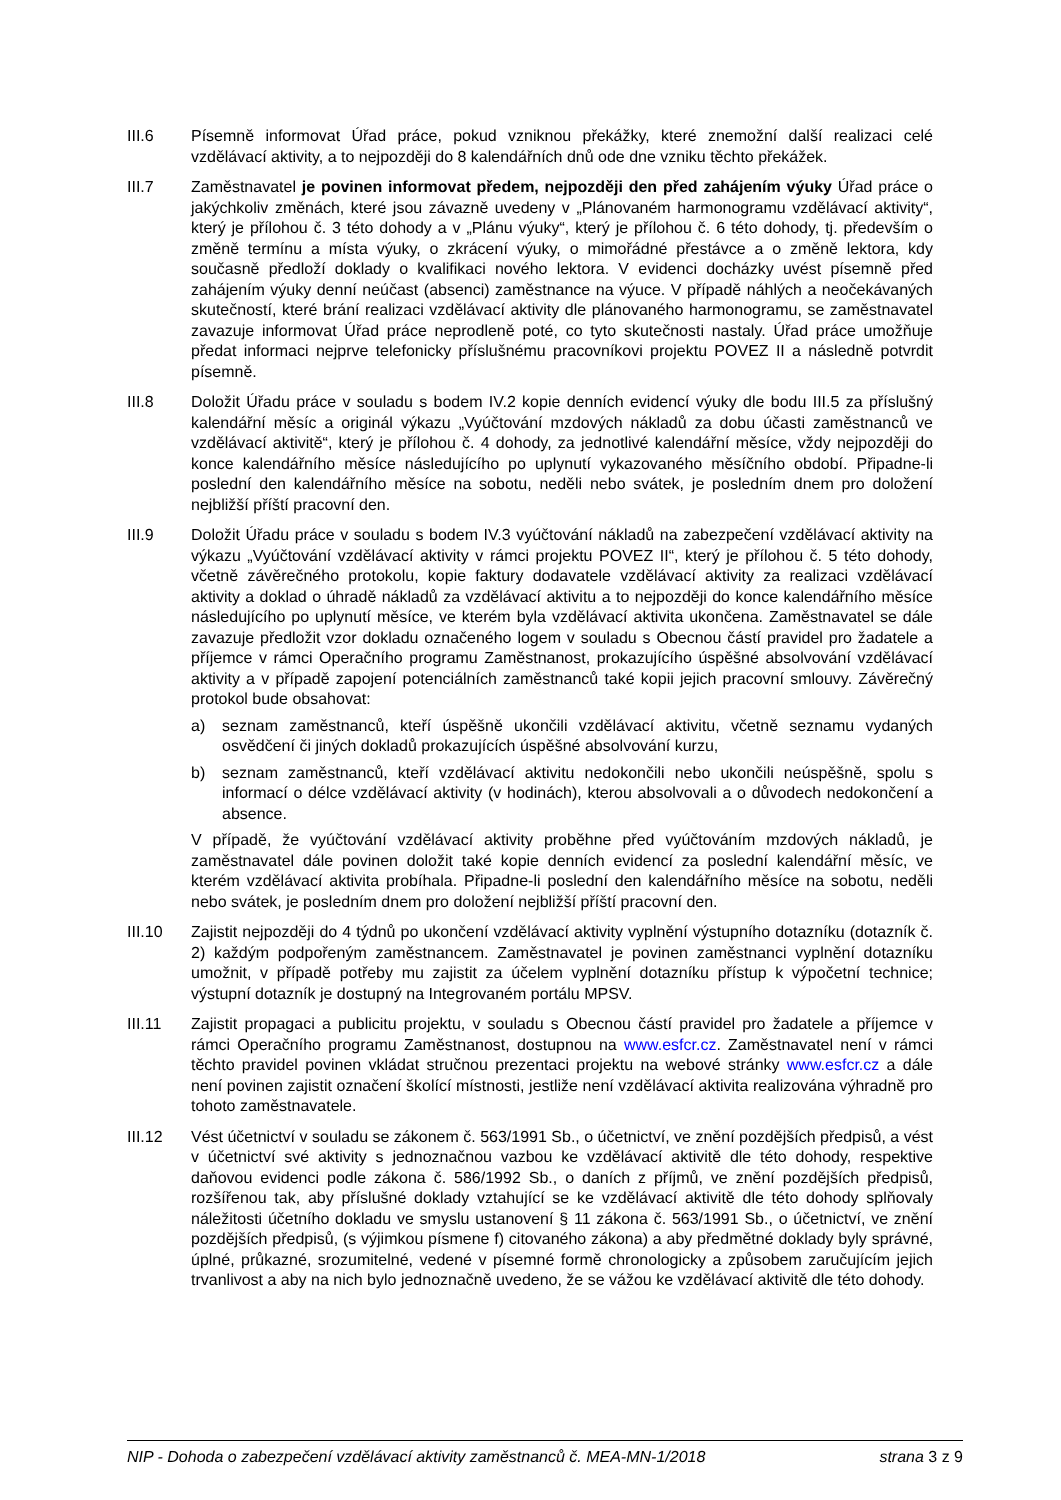III.6 Písemně informovat Úřad práce, pokud vzniknou překážky, které znemožní další realizaci celé vzdělávací aktivity, a to nejpozději do 8 kalendářních dnů ode dne vzniku těchto překážek.
III.7 Zaměstnavatel je povinen informovat předem, nejpozději den před zahájením výuky Úřad práce o jakýchkoliv změnách, které jsou závazně uvedeny v „Plánovaném harmonogramu vzdělávací aktivity“, který je přílohou č. 3 této dohody a v „Plánu výuky“, který je přílohou č. 6 této dohody, tj. především o změně termínu a místa výuky, o zkrácení výuky, o mimořádné přestávce a o změně lektora, kdy současně předloží doklady o kvalifikaci nového lektora. V evidenci docházky uvést písemně před zahájením výuky denní neúčast (absenci) zaměstnance na výuce. V případě náhlých a neočekávaných skutečností, které brání realizaci vzdělávací aktivity dle plánovaného harmonogramu, se zaměstnavatel zavazuje informovat Úřad práce neprodleně poté, co tyto skutečnosti nastaly. Úřad práce umožňuje předat informaci nejprve telefonicky příslušnému pracovníkovi projektu POVEZ II a následně potvrdit písemně.
III.8 Doložit Úřadu práce v souladu s bodem IV.2 kopie denních evidencí výuky dle bodu III.5 za příslušný kalendářní měsíc a originál výkazu „Vyúčtování mzdových nákladů za dobu účasti zaměstnanců ve vzdělávací aktivitě“, který je přílohou č. 4 dohody, za jednotlivé kalendářní měsíce, vždy nejpozději do konce kalendářního měsíce následujícího po uplynutí vykazovaného měsíčního období. Připadne-li poslední den kalendářního měsíce na sobotu, neděli nebo svátek, je posledním dnem pro doložení nejbližší příští pracovní den.
III.9 Doložit Úřadu práce v souladu s bodem IV.3 vyúčtování nákladů na zabezpečení vzdělávací aktivity na výkazu „Vyúčtování vzdělávací aktivity v rámci projektu POVEZ II“, který je přílohou č. 5 této dohody, včetně závěrečného protokolu, kopie faktury dodavatele vzdělávací aktivity za realizaci vzdělávací aktivity a doklad o úhradě nákladů za vzdělávací aktivitu a to nejpozději do konce kalendářního měsíce následujícího po uplynutí měsíce, ve kterém byla vzdělávací aktivita ukončena. Zaměstnavatel se dále zavazuje předložit vzor dokladu označeného logem v souladu s Obecnou částí pravidel pro žadatele a příjemce v rámci Operačního programu Zaměstnanost, prokazujícího úspěšné absolvování vzdělávací aktivity a v případě zapojení potenciálních zaměstnanců také kopii jejich pracovní smlouvy. Závěrečný protokol bude obsahovat:
a) seznam zaměstnanců, kteří úspěšně ukončili vzdělávací aktivitu, včetně seznamu vydaných osvědčení či jiných dokladů prokazujících úspěšné absolvování kurzu,
b) seznam zaměstnanců, kteří vzdělávací aktivitu nedokončili nebo ukončili neúspěšně, spolu s informací o délce vzdělávací aktivity (v hodinách), kterou absolvovali a o důvodech nedokončení a absence.
V případě, že vyúčtování vzdělávací aktivity proběhne před vyúčtováním mzdových nákladů, je zaměstnavatel dále povinen doložit také kopie denních evidencí za poslední kalendářní měsíc, ve kterém vzdělávací aktivita probíhala. Připadne-li poslední den kalendářního měsíce na sobotu, neděli nebo svátek, je posledním dnem pro doložení nejbližší příští pracovní den.
III.10 Zajistit nejpozději do 4 týdnů po ukončení vzdělávací aktivity vyplnění výstupního dotazníku (dotazník č. 2) každým podpořeným zaměstnancem. Zaměstnavatel je povinen zaměstnanci vyplnění dotazníku umožnit, v případě potřeby mu zajistit za účelem vyplnění dotazníku přístup k výpočetní technice; výstupní dotazník je dostupný na Integrovaném portálu MPSV.
III.11 Zajistit propagaci a publicitu projektu, v souladu s Obecnou částí pravidel pro žadatele a příjemce v rámci Operačního programu Zaměstnanost, dostupnou na www.esfcr.cz. Zaměstnavatel není v rámci těchto pravidel povinen vkládat stručnou prezentaci projektu na webové stránky www.esfcr.cz a dále není povinen zajistit označení školící místnosti, jestliže není vzdělávací aktivita realizována výhradně pro tohoto zaměstnavatele.
III.12 Vést účetnictví v souladu se zákonem č. 563/1991 Sb., o účetnictví, ve znění pozdějších předpisů, a vést v účetnictví své aktivity s jednoznačnou vazbou ke vzdělávací aktivitě dle této dohody, respektive daňovou evidenci podle zákona č. 586/1992 Sb., o daních z příjmů, ve znění pozdějších předpisů, rozšířenou tak, aby příslušné doklady vztahující se ke vzdělávací aktivitě dle této dohody splňovaly náležitosti účetního dokladu ve smyslu ustanovení § 11 zákona č. 563/1991 Sb., o účetnictví, ve znění pozdějších předpisů, (s výjimkou písmene f) citovaného zákona) a aby předmětné doklady byly správné, úplné, průkazné, srozumitelné, vedené v písemné formě chronologicky a způsobem zaručujícím jejich trvanlivost a aby na nich bylo jednoznačně uvedeno, že se vážou ke vzdělávací aktivitě dle této dohody.
NIP - Dohoda o zabezpečení vzdělávací aktivity zaměstnanců č. MEA-MN-1/2018 strana 3 z 9